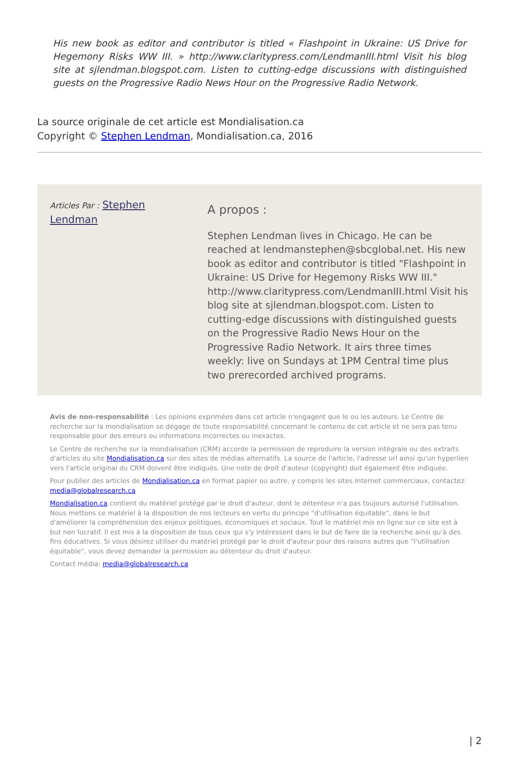His new book as editor and contributor is titled « Flashpoint in Ukraine: US Drive for Hegemony Risks WW III. » http://www.claritypress.com/LendmanIII.html Visit his blog site at sjlendman.blogspot.com. Listen to cutting-edge discussions with distinguished guests on the Progressive Radio News Hour on the Progressive Radio Network.
La source originale de cet article est Mondialisation.ca
Copyright © Stephen Lendman, Mondialisation.ca, 2016
Articles Par : Stephen
Lendman
A propos :
Stephen Lendman lives in Chicago. He can be reached at lendmanstephen@sbcglobal.net. His new book as editor and contributor is titled "Flashpoint in Ukraine: US Drive for Hegemony Risks WW III." http://www.claritypress.com/LendmanIII.html Visit his blog site at sjlendman.blogspot.com. Listen to cutting-edge discussions with distinguished guests on the Progressive Radio News Hour on the Progressive Radio Network. It airs three times weekly: live on Sundays at 1PM Central time plus two prerecorded archived programs.
Avis de non-responsabilité : Les opinions exprimées dans cet article n'engagent que le ou les auteurs. Le Centre de recherche sur la mondialisation se dégage de toute responsabilité concernant le contenu de cet article et ne sera pas tenu responsable pour des erreurs ou informations incorrectes ou inexactes.
Le Centre de recherche sur la mondialisation (CRM) accorde la permission de reproduire la version intégrale ou des extraits d'articles du site Mondialisation.ca sur des sites de médias alternatifs. La source de l'article, l'adresse url ainsi qu'un hyperlien vers l'article original du CRM doivent être indiqués. Une note de droit d'auteur (copyright) doit également être indiquée.
Pour publier des articles de Mondialisation.ca en format papier ou autre, y compris les sites Internet commerciaux, contactez: media@globalresearch.ca
Mondialisation.ca contient du matériel protégé par le droit d'auteur, dont le détenteur n'a pas toujours autorisé l'utilisation. Nous mettons ce matériel à la disposition de nos lecteurs en vertu du principe "d'utilisation équitable", dans le but d'améliorer la compréhension des enjeux politiques, économiques et sociaux. Tout le matériel mis en ligne sur ce site est à but non lucratif. Il est mis à la disposition de tous ceux qui s'y intéressent dans le but de faire de la recherche ainsi qu'à des fins éducatives. Si vous désirez utiliser du matériel protégé par le droit d'auteur pour des raisons autres que "l'utilisation équitable", vous devez demander la permission au détenteur du droit d'auteur.
Contact média: media@globalresearch.ca
| 2